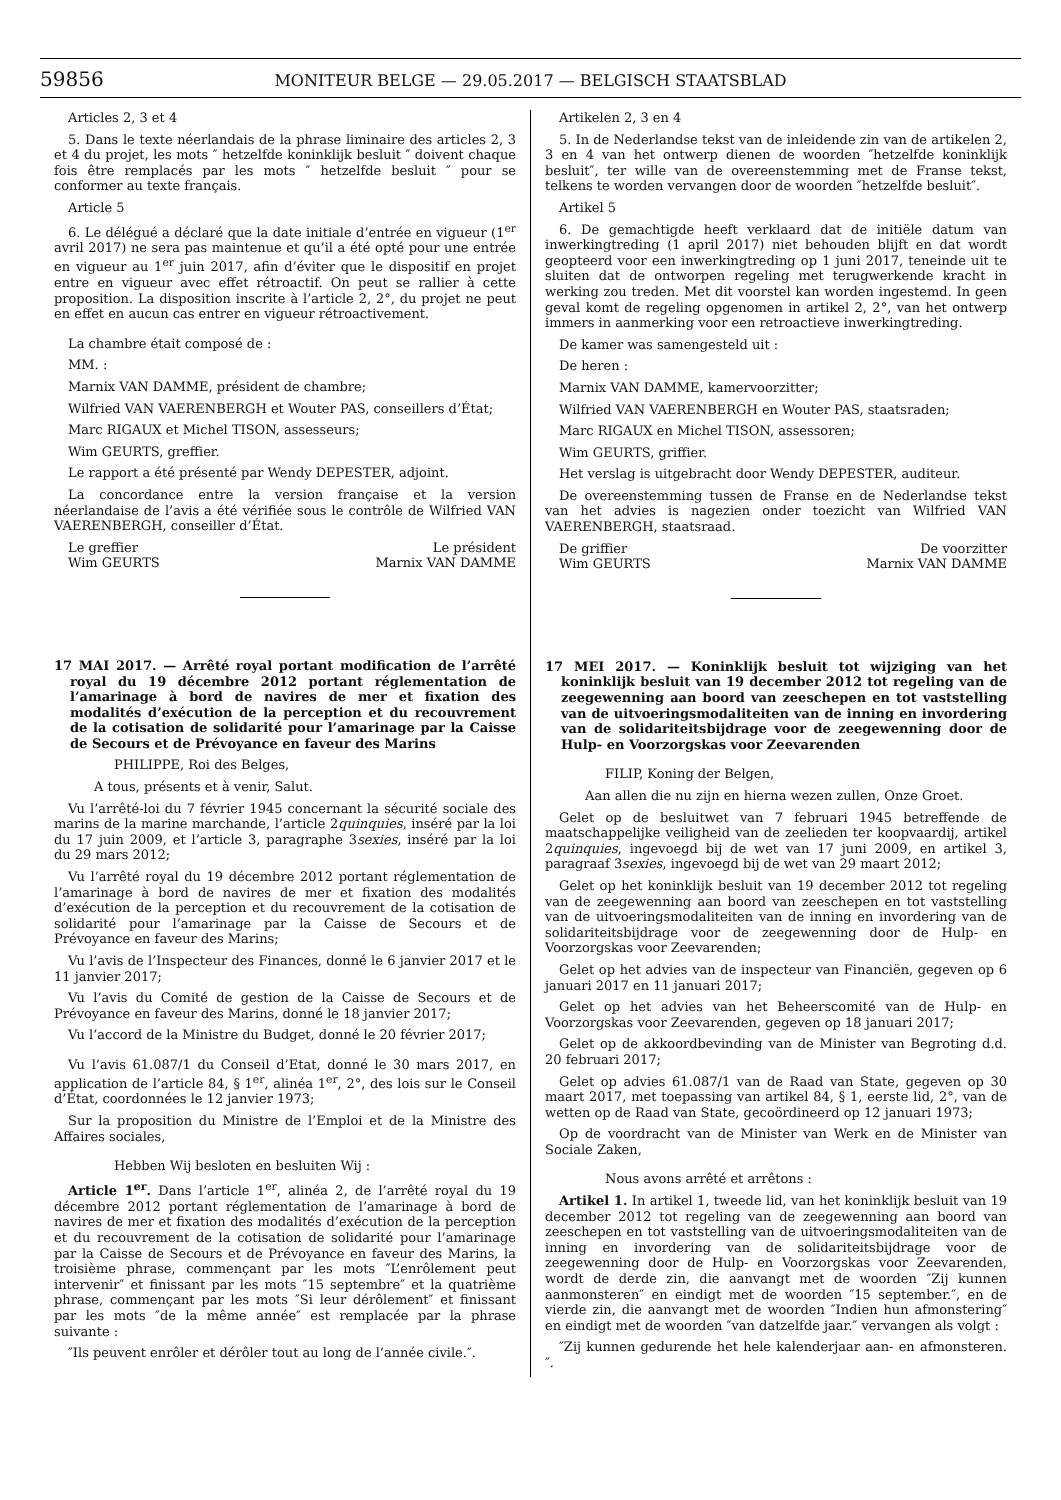59856 MONITEUR BELGE — 29.05.2017 — BELGISCH STAATSBLAD
Articles 2, 3 et 4
5. Dans le texte néerlandais de la phrase liminaire des articles 2, 3 et 4 du projet, les mots ″ hetzelfde koninklijk besluit ″ doivent chaque fois être remplacés par les mots ″ hetzelfde besluit ″ pour se conformer au texte français.
Article 5
6. Le délégué a déclaré que la date initiale d’entrée en vigueur (1<sup>er</sup> avril 2017) ne sera pas maintenue et qu’il a été opté pour une entrée en vigueur au 1<sup>er</sup> juin 2017, afin d’éviter que le dispositif en projet entre en vigueur avec effet rétroactif. On peut se rallier à cette proposition. La disposition inscrite à l’article 2, 2°, du projet ne peut en effet en aucun cas entrer en vigueur rétroactivement.
La chambre était composé de :
MM. :
Marnix VAN DAMME, président de chambre;
Wilfried VAN VAERENBERGH et Wouter PAS, conseillers d’État;
Marc RIGAUX et Michel TISON, assesseurs;
Wim GEURTS, greffier.
Le rapport a été présenté par Wendy DEPESTER, adjoint.
La concordance entre la version française et la version néerlandaise de l’avis a été vérifiée sous le contrôle de Wilfried VAN VAERENBERGH, conseiller d’État.
Le greffier Le président
Wim GEURTS Marnix VAN DAMME
17 MAI 2017. — Arrêté royal portant modification de l’arrêté royal du 19 décembre 2012 portant réglementation de l’amarinage à bord de navires de mer et fixation des modalités d’exécution de la perception et du recouvrement de la cotisation de solidarité pour l’amarinage par la Caisse de Secours et de Prévoyance en faveur des Marins
PHILIPPE, Roi des Belges,
A tous, présents et à venir, Salut.
Vu l’arrêté-loi du 7 février 1945 concernant la sécurité sociale des marins de la marine marchande, l’article 2quinquies, inséré par la loi du 17 juin 2009, et l’article 3, paragraphe 3sexies, inséré par la loi du 29 mars 2012;
Vu l’arrêté royal du 19 décembre 2012 portant réglementation de l’amarinage à bord de navires de mer et fixation des modalités d’exécution de la perception et du recouvrement de la cotisation de solidarité pour l’amarinage par la Caisse de Secours et de Prévoyance en faveur des Marins;
Vu l’avis de l’Inspecteur des Finances, donné le 6 janvier 2017 et le 11 janvier 2017;
Vu l’avis du Comité de gestion de la Caisse de Secours et de Prévoyance en faveur des Marins, donné le 18 janvier 2017;
Vu l’accord de la Ministre du Budget, donné le 20 février 2017;
Vu l’avis 61.087/1 du Conseil d’Etat, donné le 30 mars 2017, en application de l’article 84, § 1<sup>er</sup>, alinéa 1<sup>er</sup>, 2°, des lois sur le Conseil d’État, coordonnées le 12 janvier 1973;
Sur la proposition du Ministre de l’Emploi et de la Ministre des Affaires sociales,
Hebben Wij besloten en besluiten Wij :
Article 1<sup>er</sup>. Dans l’article 1<sup>er</sup>, alinéa 2, de l’arrêté royal du 19 décembre 2012 portant réglementation de l’amarinage à bord de navires de mer et fixation des modalités d’exécution de la perception et du recouvrement de la cotisation de solidarité pour l’amarinage par la Caisse de Secours et de Prévoyance en faveur des Marins, la troisième phrase, commençant par les mots ″L’enrôlement peut intervenir″ et finissant par les mots ″15 septembre″ et la quatrième phrase, commençant par les mots ″Si leur dérôlement″ et finissant par les mots ″de la même année″ est remplacée par la phrase suivante :
″Ils peuvent enrôler et dérôler tout au long de l’année civile.″.
Artikelen 2, 3 en 4
5. In de Nederlandse tekst van de inleidende zin van de artikelen 2, 3 en 4 van het ontwerp dienen de woorden ″hetzelfde koninklijk besluit″, ter wille van de overeenstemming met de Franse tekst, telkens te worden vervangen door de woorden ″hetzelfde besluit″.
Artikel 5
6. De gemachtigde heeft verklaard dat de initiële datum van inwerkingtreding (1 april 2017) niet behouden blijft en dat wordt geopteerd voor een inwerkingtreding op 1 juni 2017, teneinde uit te sluiten dat de ontworpen regeling met terugwerkende kracht in werking zou treden. Met dit voorstel kan worden ingestemd. In geen geval komt de regeling opgenomen in artikel 2, 2°, van het ontwerp immers in aanmerking voor een retroactieve inwerkingtreding.
De kamer was samengesteld uit :
De heren :
Marnix VAN DAMME, kamervoorzitter;
Wilfried VAN VAERENBERGH en Wouter PAS, staatsraden;
Marc RIGAUX en Michel TISON, assessoren;
Wim GEURTS, griffier.
Het verslag is uitgebracht door Wendy DEPESTER, auditeur.
De overeenstemming tussen de Franse en de Nederlandse tekst van het advies is nagezien onder toezicht van Wilfried VAN VAERENBERGH, staatsraad.
De griffier De voorzitter
Wim GEURTS Marnix VAN DAMME
17 MEI 2017. — Koninklijk besluit tot wijziging van het koninklijk besluit van 19 december 2012 tot regeling van de zeegewenning aan boord van zeeschepen en tot vaststelling van de uitvoeringsmodaliteiten van de inning en invordering van de solidariteitsbijdrage voor de zeegewenning door de Hulp- en Voorzorgskas voor Zeevarenden
FILIP, Koning der Belgen,
Aan allen die nu zijn en hierna wezen zullen, Onze Groet.
Gelet op de besluitwet van 7 februari 1945 betreffende de maatschappelijke veiligheid van de zeelieden ter koopvaardij, artikel 2quinquies, ingevoegd bij de wet van 17 juni 2009, en artikel 3, paragraaf 3sexies, ingevoegd bij de wet van 29 maart 2012;
Gelet op het koninklijk besluit van 19 december 2012 tot regeling van de zeegewenning aan boord van zeeschepen en tot vaststelling van de uitvoeringsmodaliteiten van de inning en invordering van de solidariteitsbijdrage voor de zeegewenning door de Hulp- en Voorzorgskas voor Zeevarenden;
Gelet op het advies van de inspecteur van Financiën, gegeven op 6 januari 2017 en 11 januari 2017;
Gelet op het advies van het Beheerscomité van de Hulp- en Voorzorgskas voor Zeevarenden, gegeven op 18 januari 2017;
Gelet op de akkoordbevinding van de Minister van Begroting d.d. 20 februari 2017;
Gelet op advies 61.087/1 van de Raad van State, gegeven op 30 maart 2017, met toepassing van artikel 84, § 1, eerste lid, 2°, van de wetten op de Raad van State, gecoördineerd op 12 januari 1973;
Op de voordracht van de Minister van Werk en de Minister van Sociale Zaken,
Nous avons arrêté et arrêtons :
Artikel 1. In artikel 1, tweede lid, van het koninklijk besluit van 19 december 2012 tot regeling van de zeegewenning aan boord van zeeschepen en tot vaststelling van de uitvoeringsmodaliteiten van de inning en invordering van de solidariteitsbijdrage voor de zeegewenning door de Hulp- en Voorzorgskas voor Zeevarenden, wordt de derde zin, die aanvangt met de woorden ″Zij kunnen aanmonsteren″ en eindigt met de woorden ″15 september.″, en de vierde zin, die aanvangt met de woorden ″Indien hun afmonstering″ en eindigt met de woorden ″van datzelfde jaar.″ vervangen als volgt :
″Zij kunnen gedurende het hele kalenderjaar aan- en afmonsteren.″.